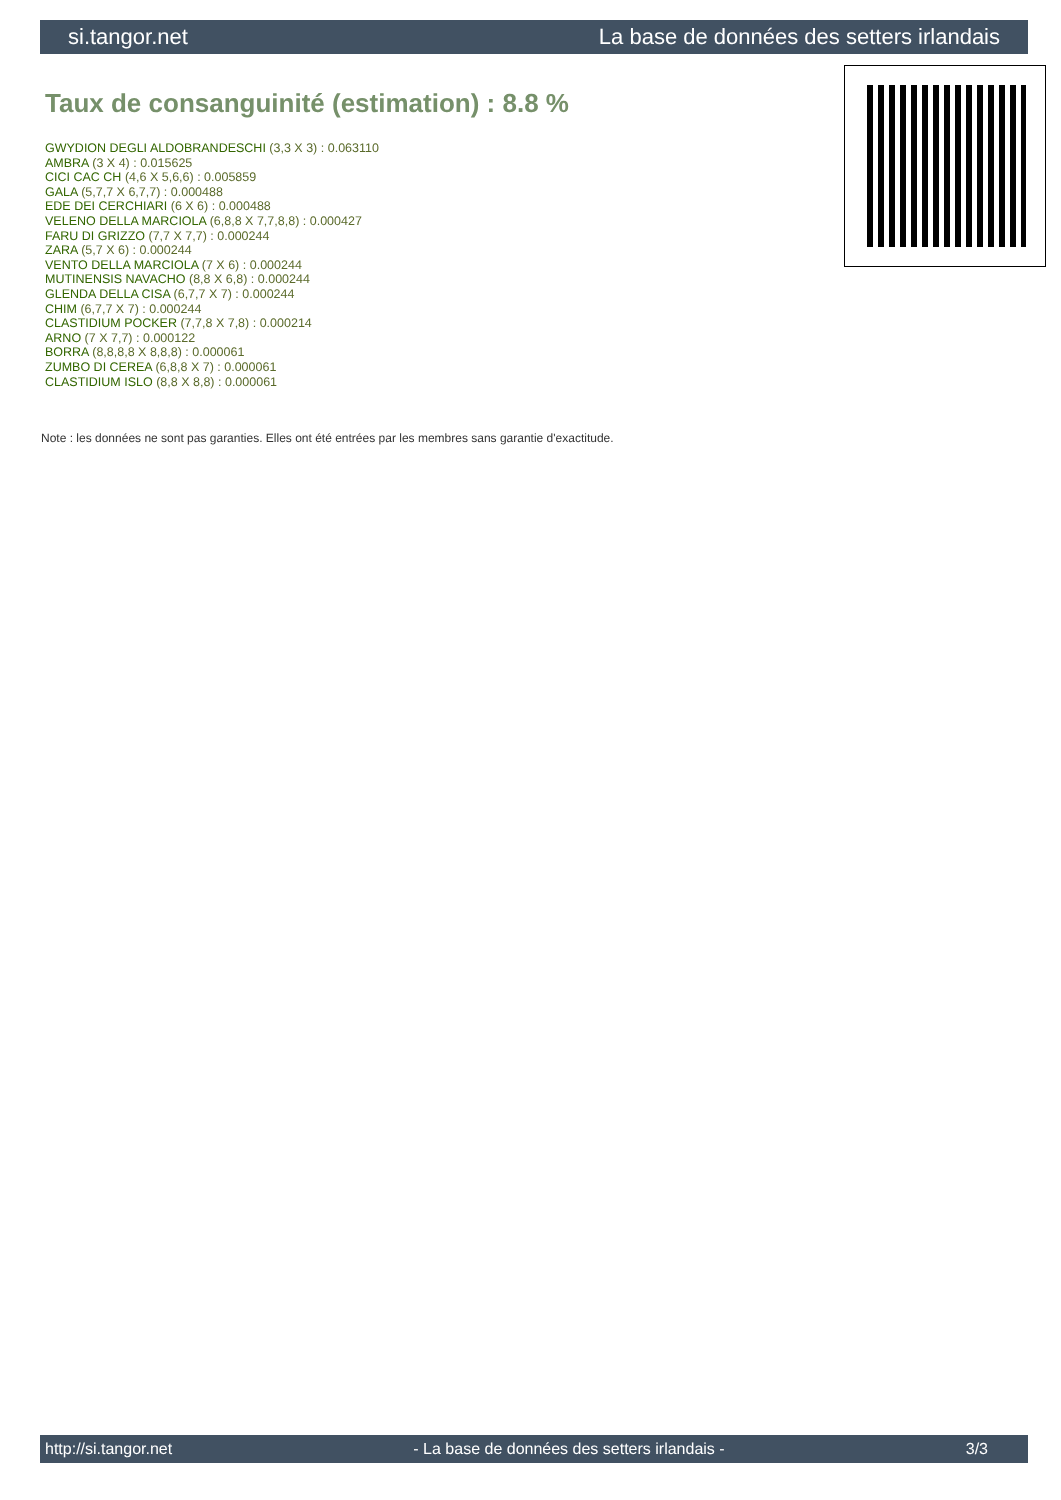si.tangor.net La base de données des setters irlandais
Taux de consanguinité (estimation) : 8.8 %
GWYDION DEGLI ALDOBRANDESCHI (3,3 X 3) : 0.063110
AMBRA (3 X 4) : 0.015625
CICI CAC CH (4,6 X 5,6,6) : 0.005859
GALA (5,7,7 X 6,7,7) : 0.000488
EDE DEI CERCHIARI (6 X 6) : 0.000488
VELENO DELLA MARCIOLA (6,8,8 X 7,7,8,8) : 0.000427
FARU DI GRIZZO (7,7 X 7,7) : 0.000244
ZARA (5,7 X 6) : 0.000244
VENTO DELLA MARCIOLA (7 X 6) : 0.000244
MUTINENSIS NAVACHO (8,8 X 6,8) : 0.000244
GLENDA DELLA CISA (6,7,7 X 7) : 0.000244
CHIM (6,7,7 X 7) : 0.000244
CLASTIDIUM POCKER (7,7,8 X 7,8) : 0.000214
ARNO (7 X 7,7) : 0.000122
BORRA (8,8,8,8 X 8,8,8) : 0.000061
ZUMBO DI CEREA (6,8,8 X 7) : 0.000061
CLASTIDIUM ISLO (8,8 X 8,8) : 0.000061
Note : les données ne sont pas garanties. Elles ont été entrées par les membres sans garantie d'exactitude.
http://si.tangor.net - La base de données des setters irlandais - 3/3